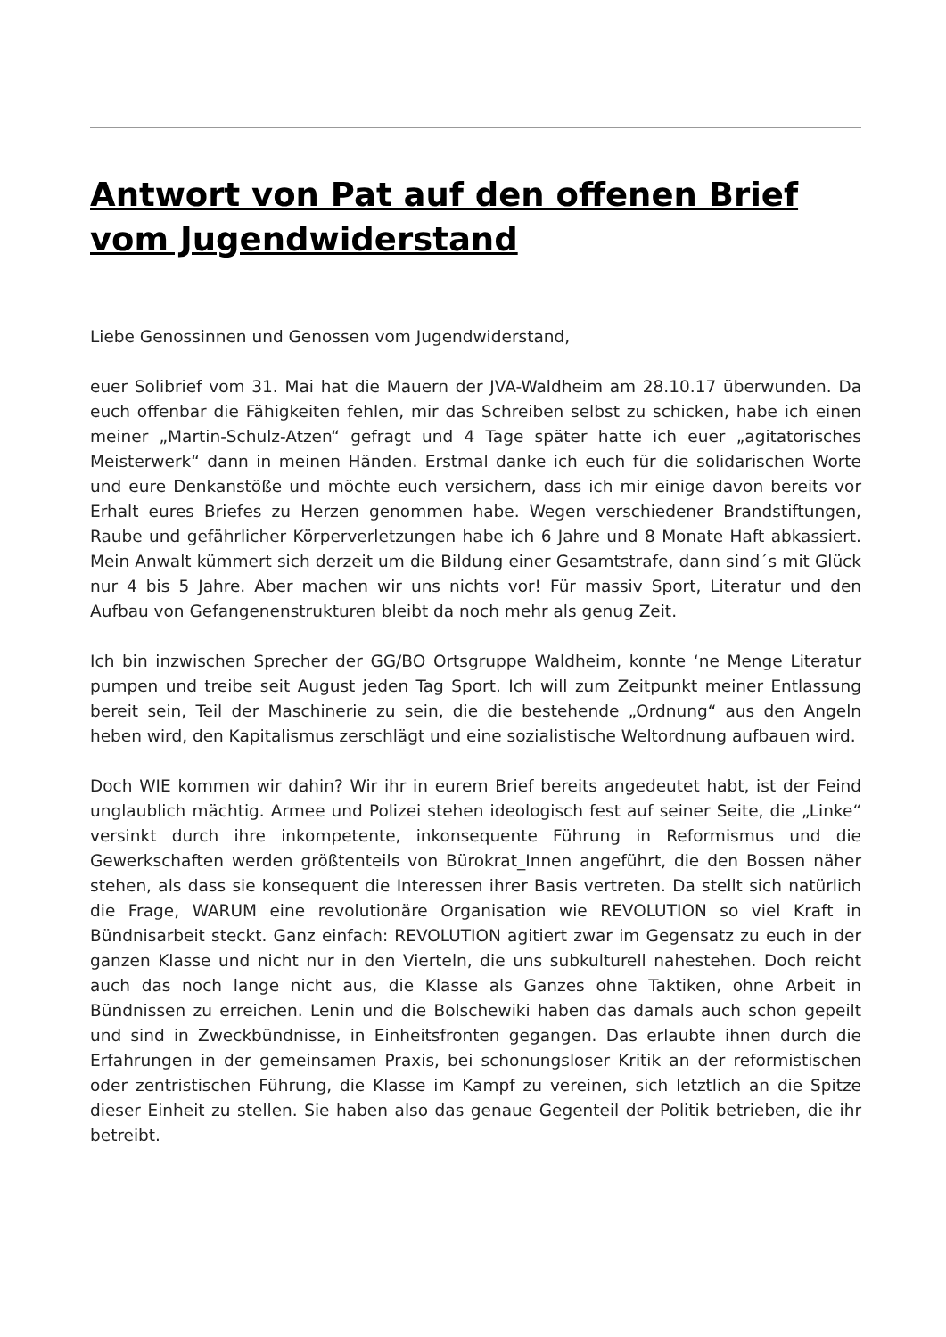Antwort von Pat auf den offenen Brief vom Jugendwiderstand
Liebe Genossinnen und Genossen vom Jugendwiderstand,
euer Solibrief vom 31. Mai hat die Mauern der JVA-Waldheim am 28.10.17 überwunden. Da euch offenbar die Fähigkeiten fehlen, mir das Schreiben selbst zu schicken, habe ich einen meiner „Martin-Schulz-Atzen“ gefragt und 4 Tage später hatte ich euer „agitatorisches Meisterwerk“ dann in meinen Händen. Erstmal danke ich euch für die solidarischen Worte und eure Denkanstöße und möchte euch versichern, dass ich mir einige davon bereits vor Erhalt eures Briefes zu Herzen genommen habe. Wegen verschiedener Brandstiftungen, Raube und gefährlicher Körperverletzungen habe ich 6 Jahre und 8 Monate Haft abkassiert. Mein Anwalt kümmert sich derzeit um die Bildung einer Gesamtstrafe, dann sind´s mit Glück nur 4 bis 5 Jahre. Aber machen wir uns nichts vor! Für massiv Sport, Literatur und den Aufbau von Gefangenenstrukturen bleibt da noch mehr als genug Zeit.
Ich bin inzwischen Sprecher der GG/BO Ortsgruppe Waldheim, konnte ‘ne Menge Literatur pumpen und treibe seit August jeden Tag Sport. Ich will zum Zeitpunkt meiner Entlassung bereit sein, Teil der Maschinerie zu sein, die die bestehende „Ordnung“ aus den Angeln heben wird, den Kapitalismus zerschlägt und eine sozialistische Weltordnung aufbauen wird.
Doch WIE kommen wir dahin? Wir ihr in eurem Brief bereits angedeutet habt, ist der Feind unglaublich mächtig. Armee und Polizei stehen ideologisch fest auf seiner Seite, die „Linke“ versinkt durch ihre inkompetente, inkonsequente Führung in Reformismus und die Gewerkschaften werden größtenteils von Bürokrat_Innen angeführt, die den Bossen näher stehen, als dass sie konsequent die Interessen ihrer Basis vertreten. Da stellt sich natürlich die Frage, WARUM eine revolutionäre Organisation wie REVOLUTION so viel Kraft in Bündnisarbeit steckt. Ganz einfach: REVOLUTION agitiert zwar im Gegensatz zu euch in der ganzen Klasse und nicht nur in den Vierteln, die uns subkulturell nahestehen. Doch reicht auch das noch lange nicht aus, die Klasse als Ganzes ohne Taktiken, ohne Arbeit in Bündnissen zu erreichen. Lenin und die Bolschewiki haben das damals auch schon gepeilt und sind in Zweckbündnisse, in Einheitsfronten gegangen. Das erlaubte ihnen durch die Erfahrungen in der gemeinsamen Praxis, bei schonungsloser Kritik an der reformistischen oder zentristischen Führung, die Klasse im Kampf zu vereinen, sich letztlich an die Spitze dieser Einheit zu stellen. Sie haben also das genaue Gegenteil der Politik betrieben, die ihr betreibt.